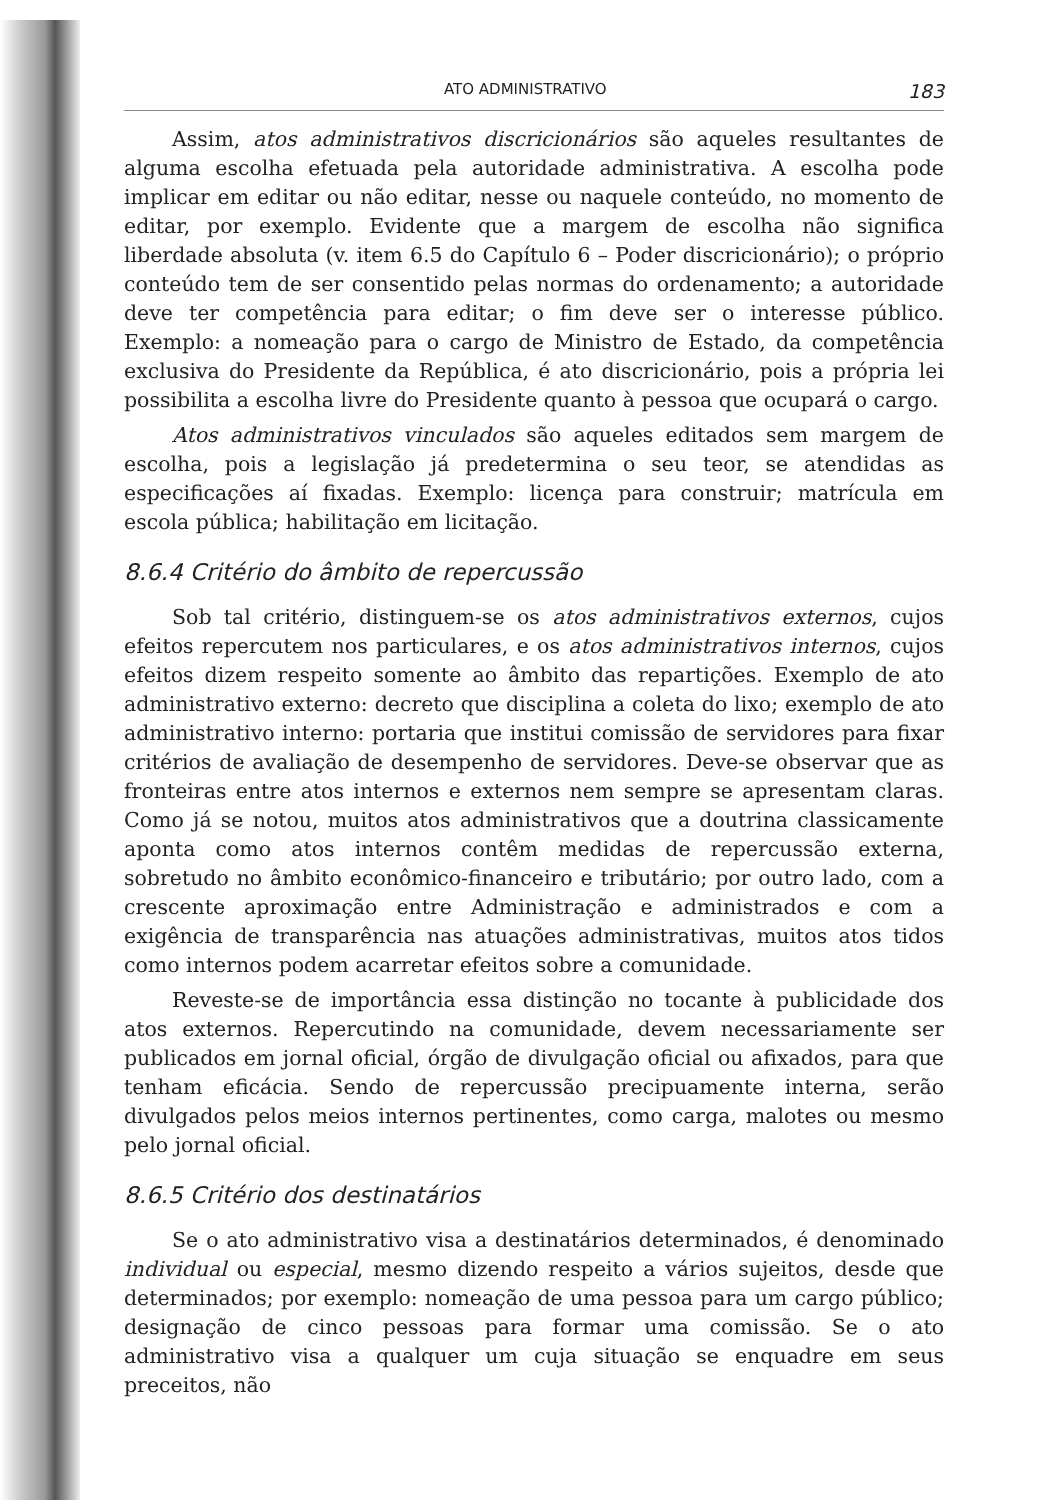ATO ADMINISTRATIVO 183
Assim, atos administrativos discricionários são aqueles resultantes de alguma escolha efetuada pela autoridade administrativa. A escolha pode implicar em editar ou não editar, nesse ou naquele conteúdo, no momento de editar, por exemplo. Evidente que a margem de escolha não significa liberdade absoluta (v. item 6.5 do Capítulo 6 – Poder discricionário); o próprio conteúdo tem de ser consentido pelas normas do ordenamento; a autoridade deve ter competência para editar; o fim deve ser o interesse público. Exemplo: a nomeação para o cargo de Ministro de Estado, da competência exclusiva do Presidente da República, é ato discricionário, pois a própria lei possibilita a escolha livre do Presidente quanto à pessoa que ocupará o cargo.
Atos administrativos vinculados são aqueles editados sem margem de escolha, pois a legislação já predetermina o seu teor, se atendidas as especificações aí fixadas. Exemplo: licença para construir; matrícula em escola pública; habilitação em licitação.
8.6.4 Critério do âmbito de repercussão
Sob tal critério, distinguem-se os atos administrativos externos, cujos efeitos repercutem nos particulares, e os atos administrativos internos, cujos efeitos dizem respeito somente ao âmbito das repartições. Exemplo de ato administrativo externo: decreto que disciplina a coleta do lixo; exemplo de ato administrativo interno: portaria que institui comissão de servidores para fixar critérios de avaliação de desempenho de servidores. Deve-se observar que as fronteiras entre atos internos e externos nem sempre se apresentam claras. Como já se notou, muitos atos administrativos que a doutrina classicamente aponta como atos internos contêm medidas de repercussão externa, sobretudo no âmbito econômico-financeiro e tributário; por outro lado, com a crescente aproximação entre Administração e administrados e com a exigência de transparência nas atuações administrativas, muitos atos tidos como internos podem acarretar efeitos sobre a comunidade.
Reveste-se de importância essa distinção no tocante à publicidade dos atos externos. Repercutindo na comunidade, devem necessariamente ser publicados em jornal oficial, órgão de divulgação oficial ou afixados, para que tenham eficácia. Sendo de repercussão precipuamente interna, serão divulgados pelos meios internos pertinentes, como carga, malotes ou mesmo pelo jornal oficial.
8.6.5 Critério dos destinatários
Se o ato administrativo visa a destinatários determinados, é denominado individual ou especial, mesmo dizendo respeito a vários sujeitos, desde que determinados; por exemplo: nomeação de uma pessoa para um cargo público; designação de cinco pessoas para formar uma comissão. Se o ato administrativo visa a qualquer um cuja situação se enquadre em seus preceitos, não